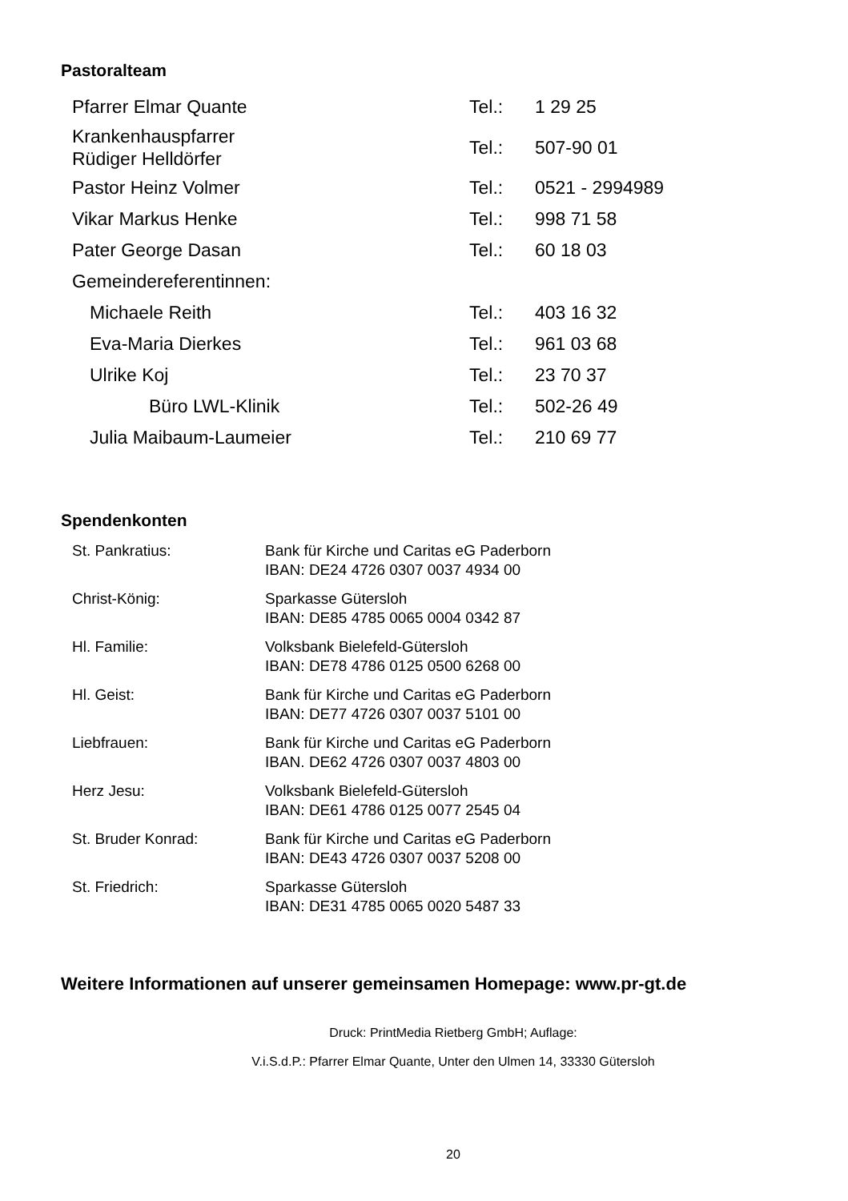Pastoralteam
| Pfarrer Elmar Quante | Tel.: | 1 29 25 |
| Krankenhauspfarrer Rüdiger Helldörfer | Tel.: | 507-90 01 |
| Pastor Heinz Volmer | Tel.: | 0521 - 2994989 |
| Vikar Markus Henke | Tel.: | 998 71 58 |
| Pater George Dasan | Tel.: | 60 18 03 |
| Gemeindereferentinnen: | | |
| Michaele Reith | Tel.: | 403 16 32 |
| Eva-Maria Dierkes | Tel.: | 961 03 68 |
| Ulrike Koj | Tel.: | 23 70 37 |
| Büro LWL-Klinik | Tel.: | 502-26 49 |
| Julia Maibaum-Laumeier | Tel.: | 210 69 77 |
Spendenkonten
| St. Pankratius: | Bank für Kirche und Caritas eG Paderborn IBAN: DE24 4726 0307 0037 4934 00 |
| Christ-König: | Sparkasse Gütersloh IBAN: DE85 4785 0065 0004 0342 87 |
| Hl. Familie: | Volksbank Bielefeld-Gütersloh IBAN: DE78 4786 0125 0500 6268 00 |
| Hl. Geist: | Bank für Kirche und Caritas eG Paderborn IBAN: DE77 4726 0307 0037 5101 00 |
| Liebfrauen: | Bank für Kirche und Caritas eG Paderborn IBAN. DE62 4726 0307 0037 4803 00 |
| Herz Jesu: | Volksbank Bielefeld-Gütersloh IBAN: DE61 4786 0125 0077 2545 04 |
| St. Bruder Konrad: | Bank für Kirche und Caritas eG Paderborn IBAN: DE43 4726 0307 0037 5208 00 |
| St. Friedrich: | Sparkasse Gütersloh IBAN: DE31 4785 0065 0020 5487 33 |
Weitere Informationen auf unserer gemeinsamen Homepage: www.pr-gt.de
Druck: PrintMedia Rietberg GmbH; Auflage:
V.i.S.d.P.: Pfarrer Elmar Quante, Unter den Ulmen 14, 33330 Gütersloh
20